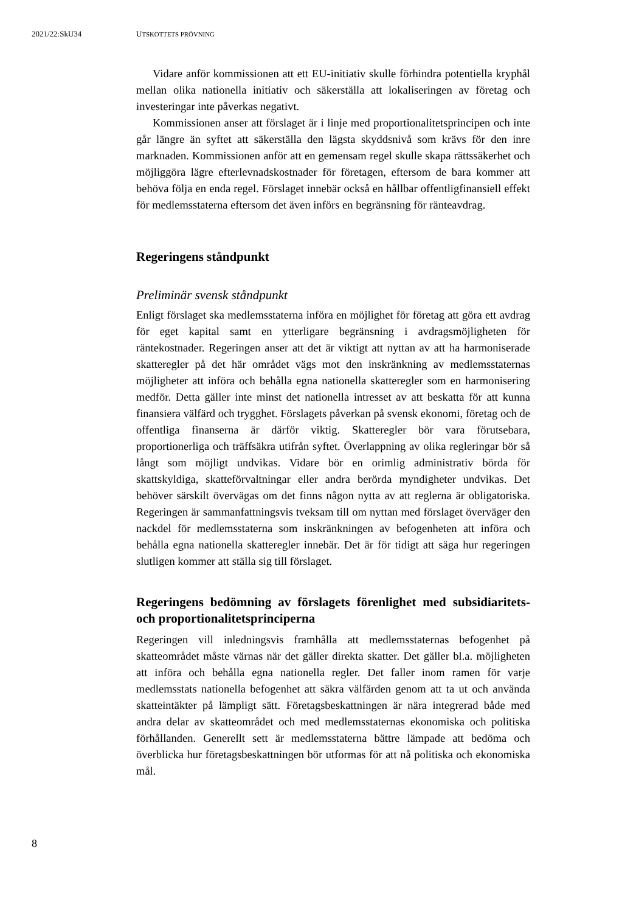2021/22:SkU34 UTSKOTTETS PRÖVNING
Vidare anför kommissionen att ett EU-initiativ skulle förhindra potentiella kryphål mellan olika nationella initiativ och säkerställa att lokaliseringen av företag och investeringar inte påverkas negativt.
Kommissionen anser att förslaget är i linje med proportionalitetsprincipen och inte går längre än syftet att säkerställa den lägsta skyddsnivå som krävs för den inre marknaden. Kommissionen anför att en gemensam regel skulle skapa rättssäkerhet och möjliggöra lägre efterlevnadskostnader för företagen, eftersom de bara kommer att behöva följa en enda regel. Förslaget innebär också en hållbar offentligfinansiell effekt för medlemsstaterna eftersom det även införs en begränsning för ränteavdrag.
Regeringens ståndpunkt
Preliminär svensk ståndpunkt
Enligt förslaget ska medlemsstaterna införa en möjlighet för företag att göra ett avdrag för eget kapital samt en ytterligare begränsning i avdrags­möjligheten för räntekostnader. Regeringen anser att det är viktigt att nyttan av att ha harmoniserade skatteregler på det här området vägs mot den inskränkning av medlemsstaternas möjligheter att införa och behålla egna nationella skatteregler som en harmonisering medför. Detta gäller inte minst det nationella intresset av att beskatta för att kunna finansiera välfärd och trygghet. Förslagets påverkan på svensk ekonomi, företag och de offentliga finanserna är därför viktig. Skatteregler bör vara förutsebara, proportionerliga och träffsäkra utifrån syftet. Överlappning av olika regleringar bör så långt som möjligt undvikas. Vidare bör en orimlig administrativ börda för skattskyldiga, skatteförvaltningar eller andra berörda myndigheter undvikas. Det behöver särskilt övervägas om det finns någon nytta av att reglerna är obligatoriska. Regeringen är sammanfattningsvis tveksam till om nyttan med förslaget överväger den nackdel för medlemsstaterna som inskränkningen av befogenheten att införa och behålla egna nationella skatteregler innebär. Det är för tidigt att säga hur regeringen slutligen kommer att ställa sig till förslaget.
Regeringens bedömning av förslagets förenlighet med subsidiaritets- och proportionalitetsprinciperna
Regeringen vill inledningsvis framhålla att medlemsstaternas befogenhet på skatteområdet måste värnas när det gäller direkta skatter. Det gäller bl.a. möjligheten att införa och behålla egna nationella regler. Det faller inom ramen för varje medlemsstats nationella befogenhet att säkra välfärden genom att ta ut och använda skatteintäkter på lämpligt sätt. Företagsbeskattningen är nära integrerad både med andra delar av skatteområdet och med medlemsstaternas ekonomiska och politiska förhållanden. Generellt sett är medlemsstaterna bättre lämpade att bedöma och överblicka hur företagsbeskattningen bör utformas för att nå politiska och ekonomiska mål.
8